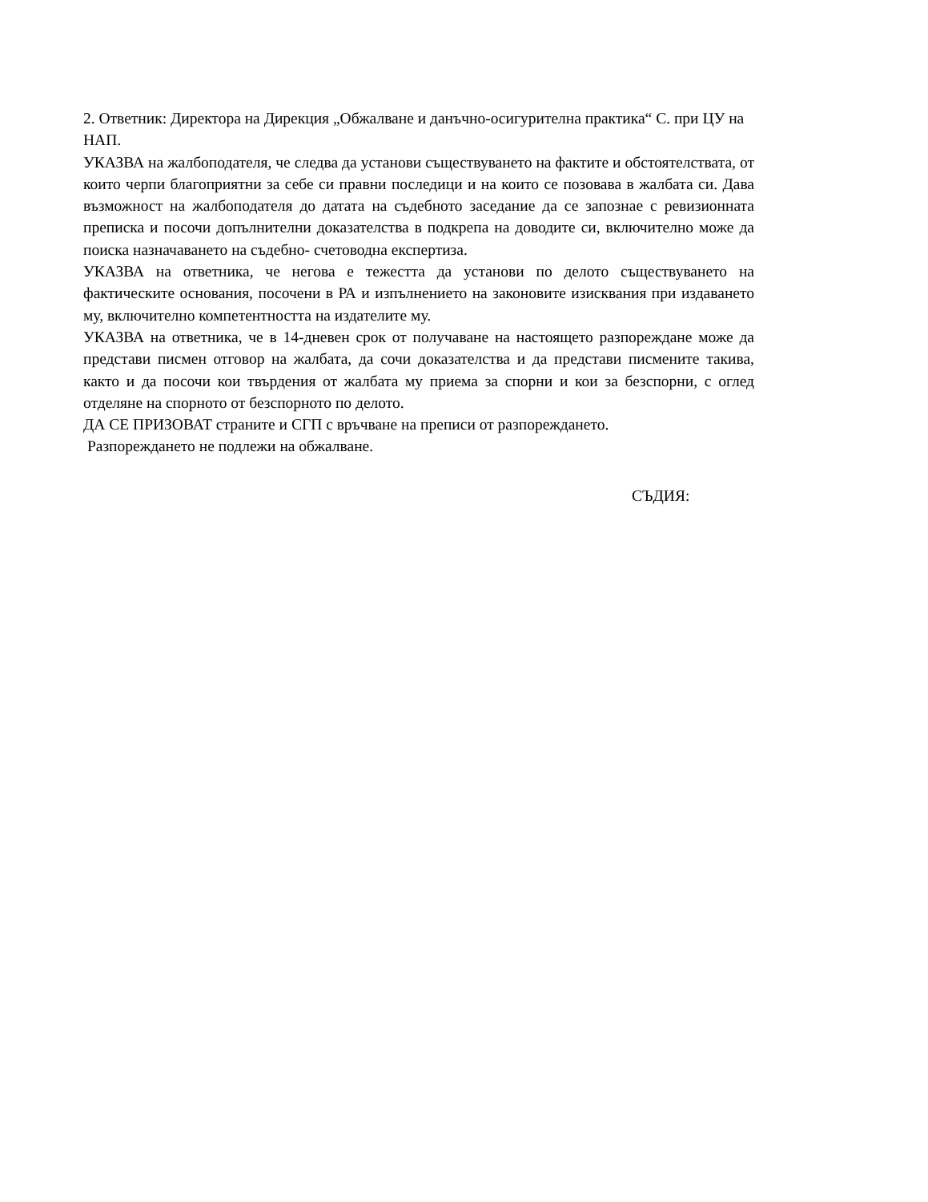2. Ответник: Директора на Дирекция „Обжалване и данъчно-осигурителна практика“ С. при ЦУ на НАП.
УКАЗВА на жалбоподателя, че следва да установи съществуването на фактите и обстоятелствата, от които черпи благоприятни за себе си правни последици и на които се позовава в жалбата си. Дава възможност на жалбоподателя до датата на съдебното заседание да се запознае с ревизионната преписка и посочи допълнителни доказателства в подкрепа на доводите си, включително може да поиска назначаването на съдебно- счетоводна експертиза.
УКАЗВА на ответника, че негова е тежестта да установи по делото съществуването на фактическите основания, посочени в РА и изпълнението на законовите изисквания при издаването му, включително компетентността на издателите му.
УКАЗВА на ответника, че в 14-дневен срок от получаване на настоящето разпореждане може да представи писмен отговор на жалбата, да сочи доказателства и да представи писмените такива, както и да посочи кои твърдения от жалбата му приема за спорни и кои за безспорни, с оглед отделяне на спорното от безспорното по делото.
ДА СЕ ПРИЗОВАТ страните и СГП с връчване на преписи от разпореждането.
Разпореждането не подлежи на обжалване.
СЪДИЯ: